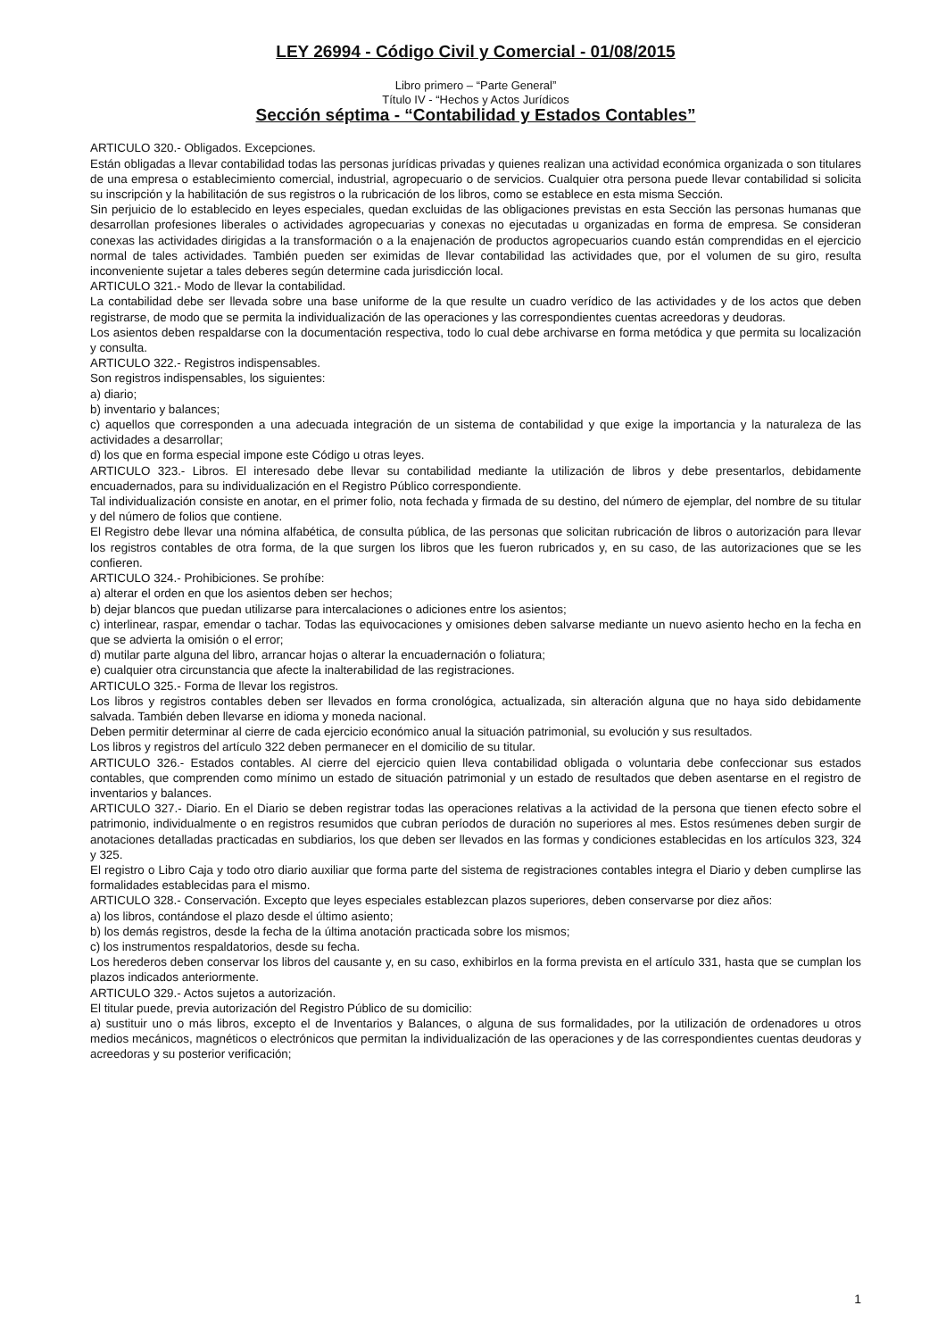LEY 26994 - Código Civil y Comercial - 01/08/2015
Libro primero – “Parte General”
Título IV - “Hechos y Actos Jurídicos
Sección séptima - “Contabilidad y Estados Contables”
ARTICULO 320.- Obligados. Excepciones.
Están obligadas a llevar contabilidad todas las personas jurídicas privadas y quienes realizan una actividad económica organizada o son titulares de una empresa o establecimiento comercial, industrial, agropecuario o de servicios. Cualquier otra persona puede llevar contabilidad si solicita su inscripción y la habilitación de sus registros o la rubricación de los libros, como se establece en esta misma Sección.
Sin perjuicio de lo establecido en leyes especiales, quedan excluidas de las obligaciones previstas en esta Sección las personas humanas que desarrollan profesiones liberales o actividades agropecuarias y conexas no ejecutadas u organizadas en forma de empresa. Se consideran conexas las actividades dirigidas a la transformación o a la enajenación de productos agropecuarios cuando están comprendidas en el ejercicio normal de tales actividades. También pueden ser eximidas de llevar contabilidad las actividades que, por el volumen de su giro, resulta inconveniente sujetar a tales deberes según determine cada jurisdicción local.
ARTICULO 321.- Modo de llevar la contabilidad.
La contabilidad debe ser llevada sobre una base uniforme de la que resulte un cuadro verídico de las actividades y de los actos que deben registrarse, de modo que se permita la individualización de las operaciones y las correspondientes cuentas acreedoras y deudoras.
Los asientos deben respaldarse con la documentación respectiva, todo lo cual debe archivarse en forma metódica y que permita su localización y consulta.
ARTICULO 322.- Registros indispensables.
Son registros indispensables, los siguientes:
a) diario;
b) inventario y balances;
c) aquellos que corresponden a una adecuada integración de un sistema de contabilidad y que exige la importancia y la naturaleza de las actividades a desarrollar;
d) los que en forma especial impone este Código u otras leyes.
ARTICULO 323.- Libros. El interesado debe llevar su contabilidad mediante la utilización de libros y debe presentarlos, debidamente encuadernados, para su individualización en el Registro Público correspondiente.
Tal individualización consiste en anotar, en el primer folio, nota fechada y firmada de su destino, del número de ejemplar, del nombre de su titular y del número de folios que contiene.
El Registro debe llevar una nómina alfabética, de consulta pública, de las personas que solicitan rubricación de libros o autorización para llevar los registros contables de otra forma, de la que surgen los libros que les fueron rubricados y, en su caso, de las autorizaciones que se les confieren.
ARTICULO 324.- Prohibiciones. Se prohíbe:
a) alterar el orden en que los asientos deben ser hechos;
b) dejar blancos que puedan utilizarse para intercalaciones o adiciones entre los asientos;
c) interlinear, raspar, emendar o tachar. Todas las equivocaciones y omisiones deben salvarse mediante un nuevo asiento hecho en la fecha en que se advierta la omisión o el error;
d) mutilar parte alguna del libro, arrancar hojas o alterar la encuadernación o foliatura;
e) cualquier otra circunstancia que afecte la inalterabilidad de las registraciones.
ARTICULO 325.- Forma de llevar los registros.
Los libros y registros contables deben ser llevados en forma cronológica, actualizada, sin alteración alguna que no haya sido debidamente salvada. También deben llevarse en idioma y moneda nacional.
Deben permitir determinar al cierre de cada ejercicio económico anual la situación patrimonial, su evolución y sus resultados.
Los libros y registros del artículo 322 deben permanecer en el domicilio de su titular.
ARTICULO 326.- Estados contables. Al cierre del ejercicio quien lleva contabilidad obligada o voluntaria debe confeccionar sus estados contables, que comprenden como mínimo un estado de situación patrimonial y un estado de resultados que deben asentarse en el registro de inventarios y balances.
ARTICULO 327.- Diario. En el Diario se deben registrar todas las operaciones relativas a la actividad de la persona que tienen efecto sobre el patrimonio, individualmente o en registros resumidos que cubran períodos de duración no superiores al mes. Estos resúmenes deben surgir de anotaciones detalladas practicadas en subdiarios, los que deben ser llevados en las formas y condiciones establecidas en los artículos 323, 324 y 325.
El registro o Libro Caja y todo otro diario auxiliar que forma parte del sistema de registraciones contables integra el Diario y deben cumplirse las formalidades establecidas para el mismo.
ARTICULO 328.- Conservación. Excepto que leyes especiales establezcan plazos superiores, deben conservarse por diez años:
a) los libros, contándose el plazo desde el último asiento;
b) los demás registros, desde la fecha de la última anotación practicada sobre los mismos;
c) los instrumentos respaldatorios, desde su fecha.
Los herederos deben conservar los libros del causante y, en su caso, exhibirlos en la forma prevista en el artículo 331, hasta que se cumplan los plazos indicados anteriormente.
ARTICULO 329.- Actos sujetos a autorización.
El titular puede, previa autorización del Registro Público de su domicilio:
a) sustituir uno o más libros, excepto el de Inventarios y Balances, o alguna de sus formalidades, por la utilización de ordenadores u otros medios mecánicos, magnéticos o electrónicos que permitan la individualización de las operaciones y de las correspondientes cuentas deudoras y acreedoras y su posterior verificación;
1